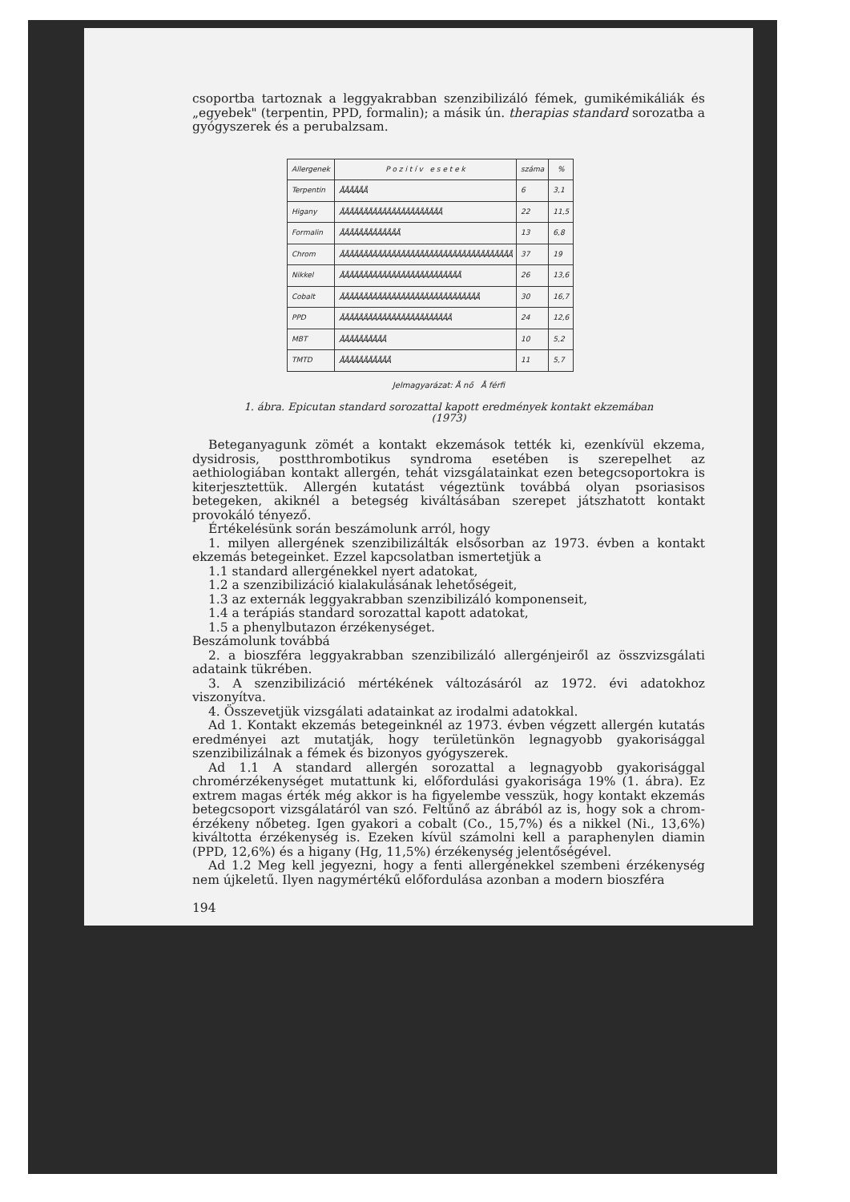csoportba tartoznak a leggyakrabban szenzibilizáló fémek, gumikémikáliák és „egyebek" (terpentin, PPD, formalin); a másik ún. therapias standard sorozatba a gyógyszerek és a perubalzsam.
| Allergenek | P o z i t í v e s e t e k | száma | % |
| --- | --- | --- | --- |
| Terpentin | ÅÅÅÅÅÅ | 6 | 3,1 |
| Higany | ÅÅÅÅÅÅÅÅÅÅÅÅÅÅÅÅÅÅÅÅÅÅ | 22 | 11,5 |
| Formalin | ÅÅÅÅÅÅÅÅÅÅÅÅÅ | 13 | 6,8 |
| Chrom | ÅÅÅÅÅÅÅÅÅÅÅÅÅÅÅÅÅÅÅÅÅÅÅÅÅÅÅÅÅÅÅÅÅÅÅÅÅ | 37 | 19 |
| Nikkel | ÅÅÅÅÅÅÅÅÅÅÅÅÅÅÅÅÅÅÅÅÅÅÅÅÅÅ | 26 | 13,6 |
| Cobalt | ÅÅÅÅÅÅÅÅÅÅÅÅÅÅÅÅÅÅÅÅÅÅÅÅÅÅÅÅÅÅ | 30 | 16,7 |
| PPD | ÅÅÅÅÅÅÅÅÅÅÅÅÅÅÅÅÅÅÅÅÅÅÅÅ | 24 | 12,6 |
| MBT | ÅÅÅÅÅÅÅÅÅÅ | 10 | 5,2 |
| TMTD | ÅÅÅÅÅÅÅÅÅÅÅ | 11 | 5,7 |
Jelmagyarázat: Å nő Å férfi
1. ábra. Epicutan standard sorozattal kapott eredmények kontakt ekzemában
(1973)
Beteganyagunk zömét a kontakt ekzemások tették ki, ezenkívül ekzema, dysidrosis, postthrombotikus syndroma esetében is szerepelhet az aethiologiában kontakt allergén, tehát vizsgálatainkat ezen betegcsoportokra is kiterjesztettük. Allergén kutatást végeztünk továbbá olyan psoriasisos betegeken, akiknél a betegség kiváltásában szerepet játszhatott kontakt provokáló tényező.
Értékelésünk során beszámolunk arról, hogy
1. milyen allergének szenzibilizálták elsősorban az 1973. évben a kontakt ekzemás betegeinket. Ezzel kapcsolatban ismertetjük a
1.1 standard allergénekkel nyert adatokat,
1.2 a szenzibilizáció kialakulásának lehetőségeit,
1.3 az externák leggyakrabban szenzibilizáló komponenseit,
1.4 a terápiás standard sorozattal kapott adatokat,
1.5 a phenylbutazon érzékenységet.
Beszámolunk továbbá
2. a bioszféra leggyakrabban szenzibilizáló allergénjeiről az összvizsgálati adataink tükrében.
3. A szenzibilizáció mértékének változásáról az 1972. évi adatokhoz viszonyítva.
4. Összevetjük vizsgálati adatainkat az irodalmi adatokkal.
Ad 1. Kontakt ekzemás betegeinknél az 1973. évben végzett allergén kutatás eredményei azt mutatják, hogy területünkön legnagyobb gyakorisággal szenzibilizálnak a fémek és bizonyos gyógyszerek.
Ad 1.1 A standard allergén sorozattal a legnagyobb gyakorisággal chromérzékenységet mutattunk ki, előfordulási gyakorisága 19% (1. ábra). Ez extrem magas érték még akkor is ha figyelembe vesszük, hogy kontakt ekzemás betegcsoport vizsgálatáról van szó. Feltűnő az ábrából az is, hogy sok a chrom-érzékeny nőbeteg. Igen gyakori a cobalt (Co., 15,7%) és a nikkel (Ni., 13,6%) kiváltotta érzékenység is. Ezeken kívül számolni kell a paraphenylen diamin (PPD, 12,6%) és a higany (Hg, 11,5%) érzékenység jelentőségével.
Ad 1.2 Meg kell jegyezni, hogy a fenti allergénekkel szembeni érzékenység nem újkeletű. Ilyen nagymértékű előfordulása azonban a modern bioszféra
194